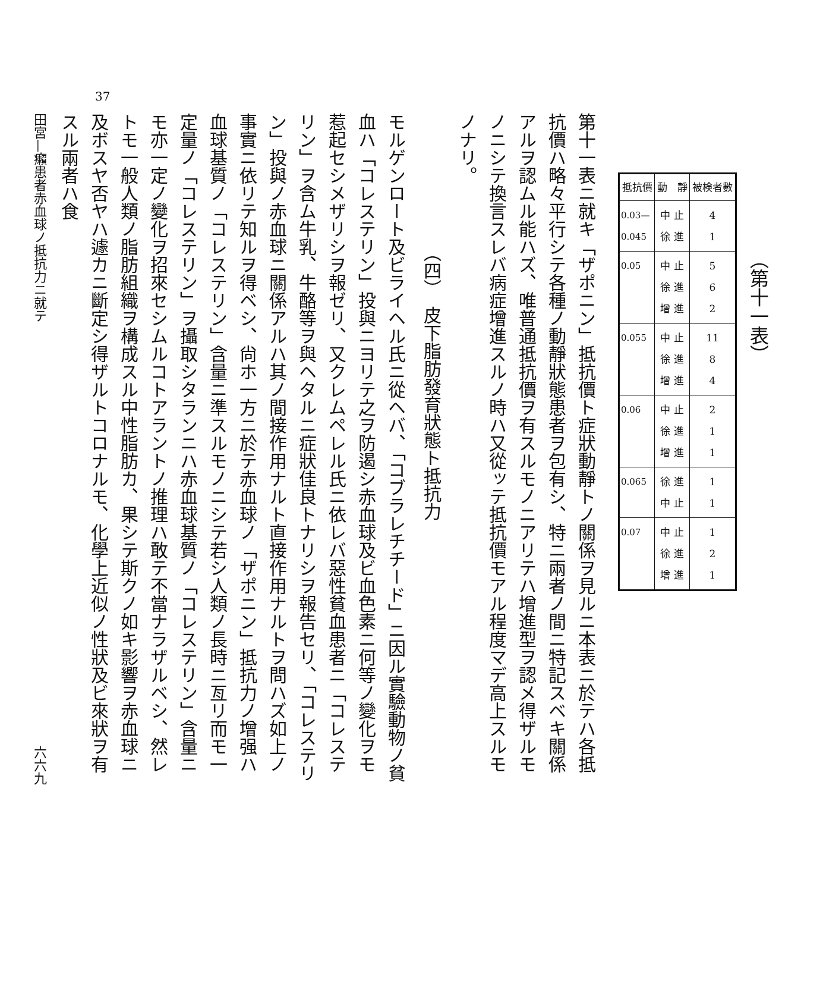（第十一表）
| 抵抗價 | 動 靜 | 被検者數 |
| --- | --- | --- |
| 0.03— 0.045 | 中 止 徐 進 | 4 1 |
| 0.05 | 中 止 徐 進 增 進 | 5 6 2 |
| 0.055 | 中 止 徐 進 增 進 | 11 8 4 |
| 0.06 | 中 止 徐 進 增 進 | 2 1 1 |
| 0.065 | 徐 進 中 止 | 1 1 |
| 0.07 | 中 止 徐 進 增 進 | 1 2 1 |
第十一表ニ就キ「ザポニン」抵抗價ト症狀動靜トノ關係ヲ見ルニ本表ニ於テハ各抵抗價ハ略々平行シテ各種ノ動靜狀態患者ヲ包有シ、特ニ兩者ノ間ニ特記スベキ關係アルヲ認ムル能ハズ、唯普通抵抗價ヲ有スルモノニアリテハ增進型ヲ認メ得ザルモノニシテ換言スレバ病症增進スルノ時ハ又從ッテ抵抗價モアル程度マデ高上スルモノナリ。
（四）　皮下脂肪發育狀態ト抵抗力
モルゲンロート及ビライヘル氏ニ從ヘバ、「コブラレチチード」ニ因ル實驗動物ノ貧血ハ「コレステリン」投與ニヨリテ之ヲ防遏シ赤血球及ビ血色素ニ何等ノ變化ヲモ惹起セシメザリシヲ報ゼリ、又クレムペレル氏ニ依レバ惡性貧血患者ニ「コレステリン」ヲ含ム牛乳、牛酪等ヲ與ヘタルニ症狀佳良トナリシヲ報告セリ、「コレステリン」投與ノ赤血球ニ關係アルハ其ノ間接作用ナルト直接作用ナルトヲ問ハズ如上ノ事實ニ依リテ知ルヲ得ベシ、尙ホ一方ニ於テ赤血球ノ「ザポニン」抵抗力ノ增强ハ血球基質ノ「コレステリン」含量ニ準スルモノニシテ若シ人類ノ長時ニ亙リ而モ一定量ノ「コレステリン」ヲ攝取シタランニハ赤血球基質ノ「コレステリン」含量ニモ亦一定ノ變化ヲ招來セシムルコトアラントノ推理ハ敢テ不當ナラザルベシ、然レトモ一般人類ノ脂肪組織ヲ構成スル中性脂肪カ、果シテ斯クノ如キ影響ヲ赤血球ニ及ボスヤ否ヤハ遽カニ斷定シ得ザルトコロナルモ、化學上近似ノ性狀及ビ來狀ヲ有スル兩者ハ食
田宮—癩患者赤血球ノ抵抗力ニ就テ 六六九
37